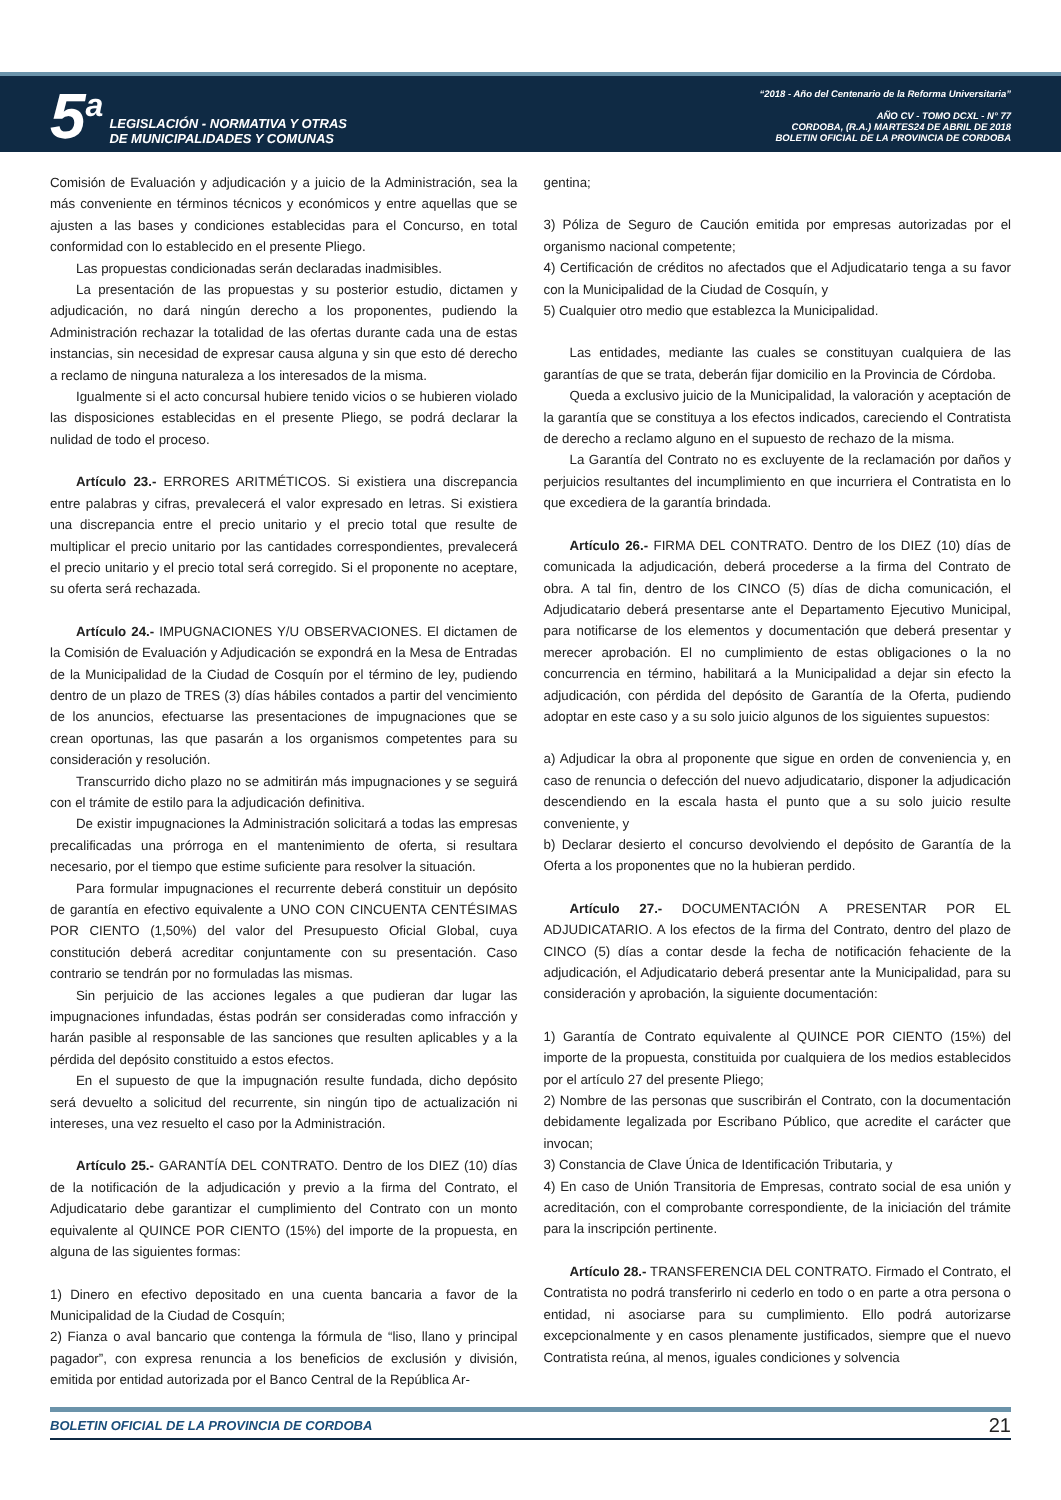5<sup>a</sup> LEGISLACIÓN - NORMATIVA Y OTRAS
DE MUNICIPALIDADES Y COMUNAS
“2018 - Año del Centenario de la Reforma Universitaria”
AÑO CV - TOMO DCXL - N° 77
CORDOBA, (R.A.) MARTES24 DE ABRIL DE 2018
BOLETIN OFICIAL DE LA PROVINCIA DE CORDOBA
Comisión de Evaluación y adjudicación y a juicio de la Administración, sea la más conveniente en términos técnicos y económicos y entre aquellas que se ajusten a las bases y condiciones establecidas para el Concurso, en total conformidad con lo establecido en el presente Pliego.
Las propuestas condicionadas serán declaradas inadmisibles.
La presentación de las propuestas y su posterior estudio, dictamen y adjudicación, no dará ningún derecho a los proponentes, pudiendo la Administración rechazar la totalidad de las ofertas durante cada una de estas instancias, sin necesidad de expresar causa alguna y sin que esto dé derecho a reclamo de ninguna naturaleza a los interesados de la misma.
Igualmente si el acto concursal hubiere tenido vicios o se hubieren violado las disposiciones establecidas en el presente Pliego, se podrá declarar la nulidad de todo el proceso.
Artículo 23.- ERRORES ARITMÉTICOS. Si existiera una discrepancia entre palabras y cifras, prevalecerá el valor expresado en letras. Si existiera una discrepancia entre el precio unitario y el precio total que resulte de multiplicar el precio unitario por las cantidades correspondientes, prevalecerá el precio unitario y el precio total será corregido. Si el proponente no aceptare, su oferta será rechazada.
Artículo 24.- IMPUGNACIONES Y/U OBSERVACIONES. El dictamen de la Comisión de Evaluación y Adjudicación se expondrá en la Mesa de Entradas de la Municipalidad de la Ciudad de Cosquín por el término de ley, pudiendo dentro de un plazo de TRES (3) días hábiles contados a partir del vencimiento de los anuncios, efectuarse las presentaciones de impugnaciones que se crean oportunas, las que pasarán a los organismos competentes para su consideración y resolución.
Transcurrido dicho plazo no se admitirán más impugnaciones y se seguirá con el trámite de estilo para la adjudicación definitiva.
De existir impugnaciones la Administración solicitará a todas las empresas precalificadas una prórroga en el mantenimiento de oferta, si resultara necesario, por el tiempo que estime suficiente para resolver la situación.
Para formular impugnaciones el recurrente deberá constituir un depósito de garantía en efectivo equivalente a UNO CON CINCUENTA CENTÉSIMAS POR CIENTO (1,50%) del valor del Presupuesto Oficial Global, cuya constitución deberá acreditar conjuntamente con su presentación. Caso contrario se tendrán por no formuladas las mismas.
Sin perjuicio de las acciones legales a que pudieran dar lugar las impugnaciones infundadas, éstas podrán ser consideradas como infracción y harán pasible al responsable de las sanciones que resulten aplicables y a la pérdida del depósito constituido a estos efectos.
En el supuesto de que la impugnación resulte fundada, dicho depósito será devuelto a solicitud del recurrente, sin ningún tipo de actualización ni intereses, una vez resuelto el caso por la Administración.
Artículo 25.- GARANTÍA DEL CONTRATO. Dentro de los DIEZ (10) días de la notificación de la adjudicación y previo a la firma del Contrato, el Adjudicatario debe garantizar el cumplimiento del Contrato con un monto equivalente al QUINCE POR CIENTO (15%) del importe de la propuesta, en alguna de las siguientes formas:
1) Dinero en efectivo depositado en una cuenta bancaria a favor de la Municipalidad de la Ciudad de Cosquín;
2) Fianza o aval bancario que contenga la fórmula de “liso, llano y principal pagador”, con expresa renuncia a los beneficios de exclusión y división, emitida por entidad autorizada por el Banco Central de la República Ar-
gentina;
3) Póliza de Seguro de Caución emitida por empresas autorizadas por el organismo nacional competente;
4) Certificación de créditos no afectados que el Adjudicatario tenga a su favor con la Municipalidad de la Ciudad de Cosquín, y
5) Cualquier otro medio que establezca la Municipalidad.
Las entidades, mediante las cuales se constituyan cualquiera de las garantías de que se trata, deberán fijar domicilio en la Provincia de Córdoba.
Queda a exclusivo juicio de la Municipalidad, la valoración y aceptación de la garantía que se constituya a los efectos indicados, careciendo el Contratista de derecho a reclamo alguno en el supuesto de rechazo de la misma.
La Garantía del Contrato no es excluyente de la reclamación por daños y perjuicios resultantes del incumplimiento en que incurriera el Contratista en lo que excediera de la garantía brindada.
Artículo 26.- FIRMA DEL CONTRATO. Dentro de los DIEZ (10) días de comunicada la adjudicación, deberá procederse a la firma del Contrato de obra. A tal fin, dentro de los CINCO (5) días de dicha comunicación, el Adjudicatario deberá presentarse ante el Departamento Ejecutivo Municipal, para notificarse de los elementos y documentación que deberá presentar y merecer aprobación. El no cumplimiento de estas obligaciones o la no concurrencia en término, habilitará a la Municipalidad a dejar sin efecto la adjudicación, con pérdida del depósito de Garantía de la Oferta, pudiendo adoptar en este caso y a su solo juicio algunos de los siguientes supuestos:
a) Adjudicar la obra al proponente que sigue en orden de conveniencia y, en caso de renuncia o defección del nuevo adjudicatario, disponer la adjudicación descendiendo en la escala hasta el punto que a su solo juicio resulte conveniente, y
b) Declarar desierto el concurso devolviendo el depósito de Garantía de la Oferta a los proponentes que no la hubieran perdido.
Artículo 27.- DOCUMENTACIÓN A PRESENTAR POR EL ADJUDICATARIO. A los efectos de la firma del Contrato, dentro del plazo de CINCO (5) días a contar desde la fecha de notificación fehaciente de la adjudicación, el Adjudicatario deberá presentar ante la Municipalidad, para su consideración y aprobación, la siguiente documentación:
1) Garantía de Contrato equivalente al QUINCE POR CIENTO (15%) del importe de la propuesta, constituida por cualquiera de los medios establecidos por el artículo 27 del presente Pliego;
2) Nombre de las personas que suscribirán el Contrato, con la documentación debidamente legalizada por Escribano Público, que acredite el carácter que invocan;
3) Constancia de Clave Única de Identificación Tributaria, y
4) En caso de Unión Transitoria de Empresas, contrato social de esa unión y acreditación, con el comprobante correspondiente, de la iniciación del trámite para la inscripción pertinente.
Artículo 28.- TRANSFERENCIA DEL CONTRATO. Firmado el Contrato, el Contratista no podrá transferirlo ni cederlo en todo o en parte a otra persona o entidad, ni asociarse para su cumplimiento. Ello podrá autorizarse excepcionalmente y en casos plenamente justificados, siempre que el nuevo Contratista reúna, al menos, iguales condiciones y solvencia
BOLETIN OFICIAL DE LA PROVINCIA DE CORDOBA 21